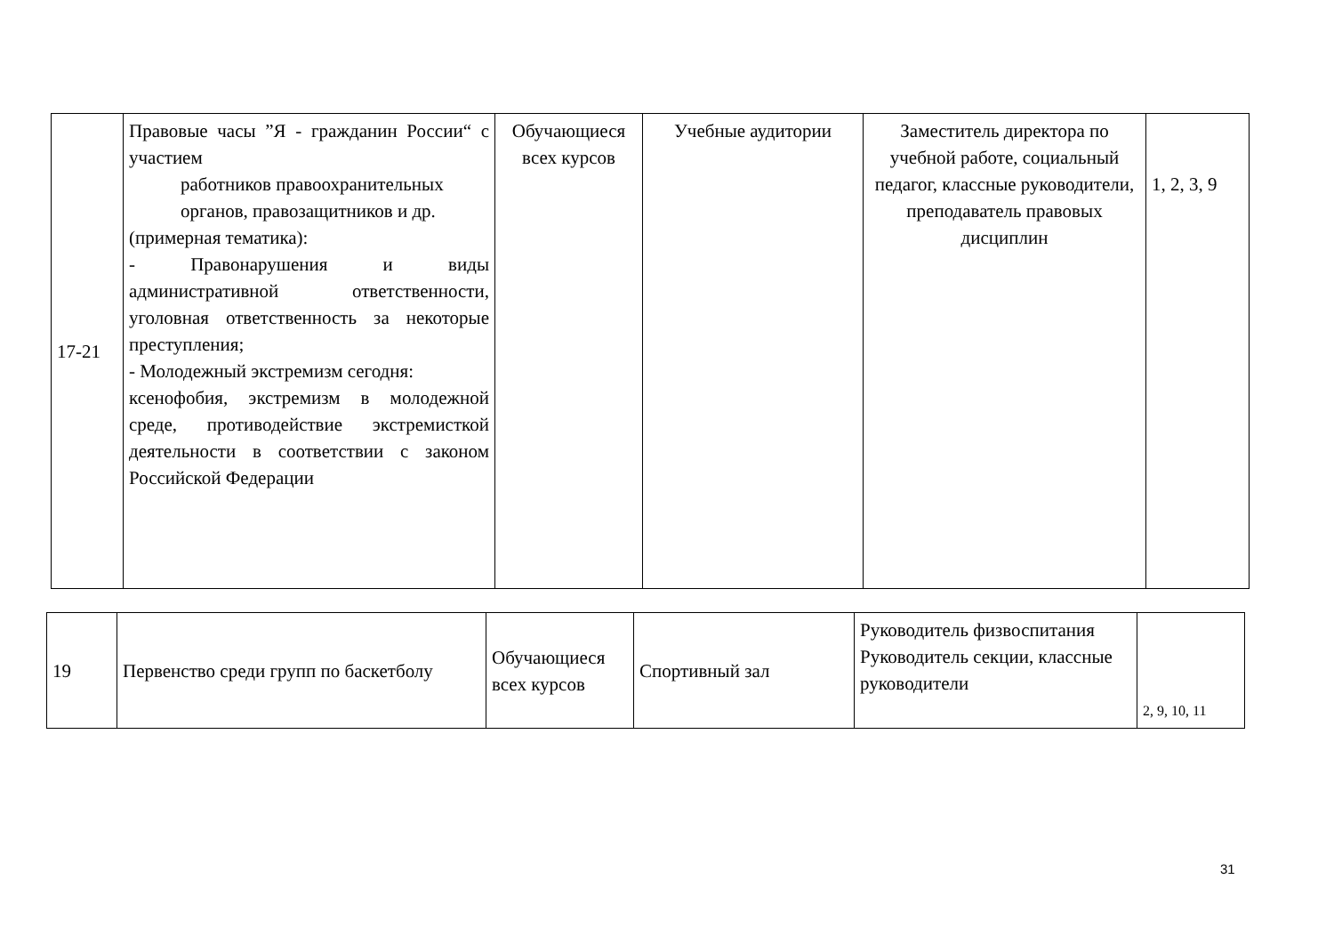| 17-21 | Правовые часы ”Я - гражданин России“ с участием работников правоохранительных органов, правозащитников и др. (примерная тематика): - Правонарушения и виды административной ответственности, уголовная ответственность за некоторые преступления; - Молодежный экстремизм сегодня: ксенофобия, экстремизм в молодежной среде, противодействие экстремисткой деятельности в соответствии с законом Российской Федерации | Обучающиеся всех курсов | Учебные аудитории | Заместитель директора по учебной работе, социальный педагог, классные руководители, преподаватель правовых дисциплин | 1, 2, 3, 9 |
| 19 | Первенство среди групп по баскетболу | Обучающиеся всех курсов | Спортивный зал | Руководитель физвоспитания Руководитель секции, классные руководители | 2, 9, 10, 11 |
31